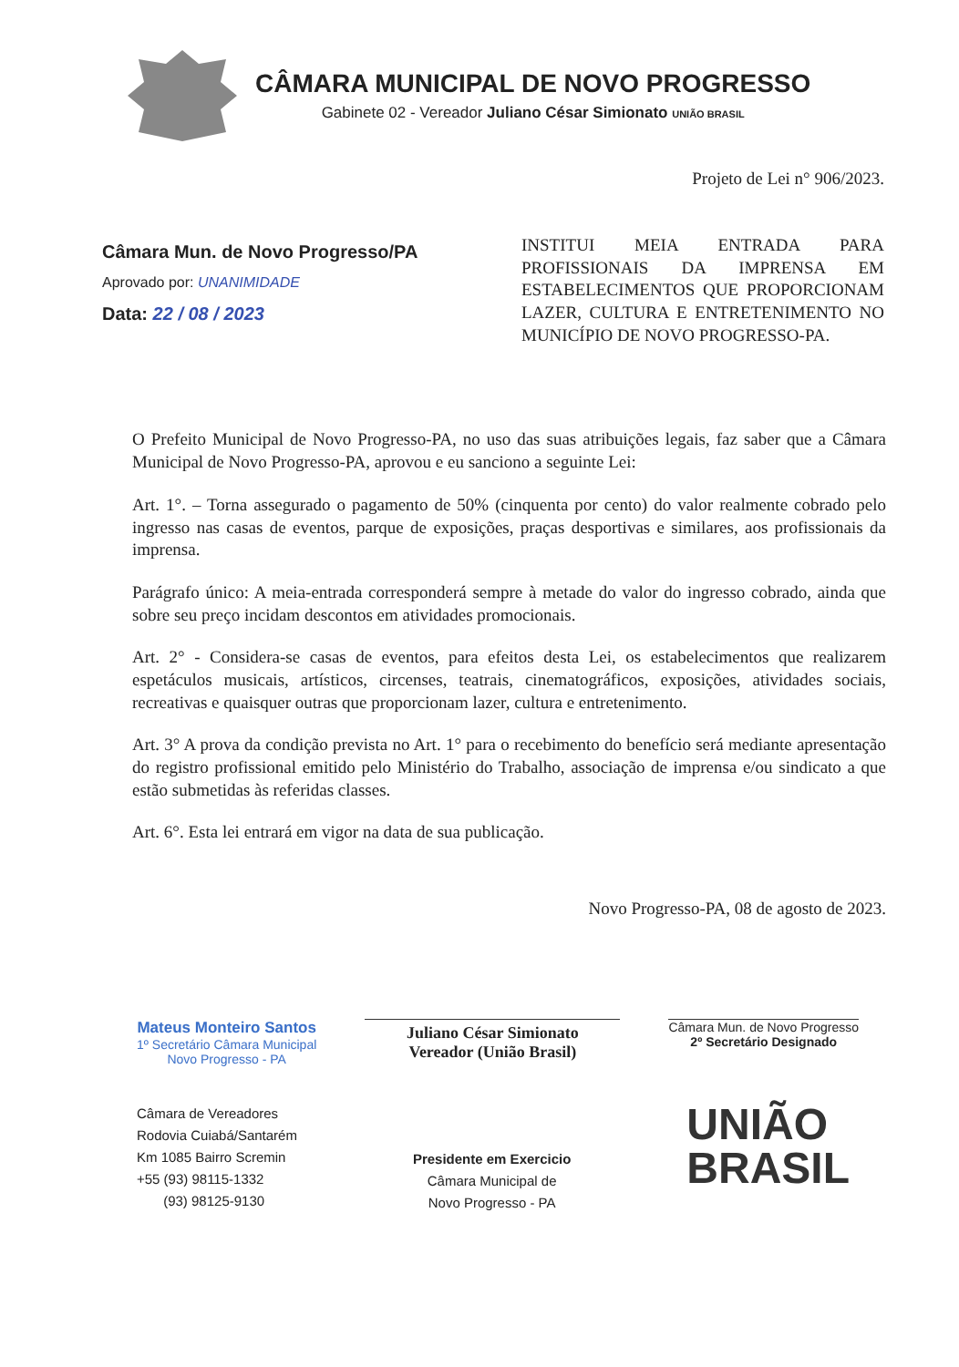CÂMARA MUNICIPAL DE NOVO PROGRESSO
Gabinete 02 - Vereador Juliano César Simionato UNIÃO BRASIL
Projeto de Lei n° 906/2023.
Câmara Mun. de Novo Progresso/PA
Aprovado por: UNANIMIDADE
Data: 22 / 08 / 2023
INSTITUI MEIA ENTRADA PARA PROFISSIONAIS DA IMPRENSA EM ESTABELECIMENTOS QUE PROPORCIONAM LAZER, CULTURA E ENTRETENIMENTO NO MUNICÍPIO DE NOVO PROGRESSO-PA.
O Prefeito Municipal de Novo Progresso-PA, no uso das suas atribuições legais, faz saber que a Câmara Municipal de Novo Progresso-PA, aprovou e eu sanciono a seguinte Lei:
Art. 1°. – Torna assegurado o pagamento de 50% (cinquenta por cento) do valor realmente cobrado pelo ingresso nas casas de eventos, parque de exposições, praças desportivas e similares, aos profissionais da imprensa.
Parágrafo único: A meia-entrada corresponderá sempre à metade do valor do ingresso cobrado, ainda que sobre seu preço incidam descontos em atividades promocionais.
Art. 2° - Considera-se casas de eventos, para efeitos desta Lei, os estabelecimentos que realizarem espetáculos musicais, artísticos, circenses, teatrais, cinematográficos, exposições, atividades sociais, recreativas e quaisquer outras que proporcionam lazer, cultura e entretenimento.
Art. 3° A prova da condição prevista no Art. 1° para o recebimento do benefício será mediante apresentação do registro profissional emitido pelo Ministério do Trabalho, associação de imprensa e/ou sindicato a que estão submetidas às referidas classes.
Art. 6°. Esta lei entrará em vigor na data de sua publicação.
Novo Progresso-PA, 08 de agosto de 2023.
Mateus Monteiro Santos
1º Secretário Câmara Municipal
Novo Progresso - PA
Juliano César Simionato
Vereador (União Brasil)
Câmara Mun. de Novo Progresso
2º Secretário Designado
Câmara de Vereadores
Rodovia Cuiabá/Santarém
Km 1085 Bairro Scremin
+55 (93) 98115-1332
(93) 98125-9130
Presidente em Exercicio
Câmara Municipal de
Novo Progresso - PA
UNIÃO
BRASIL